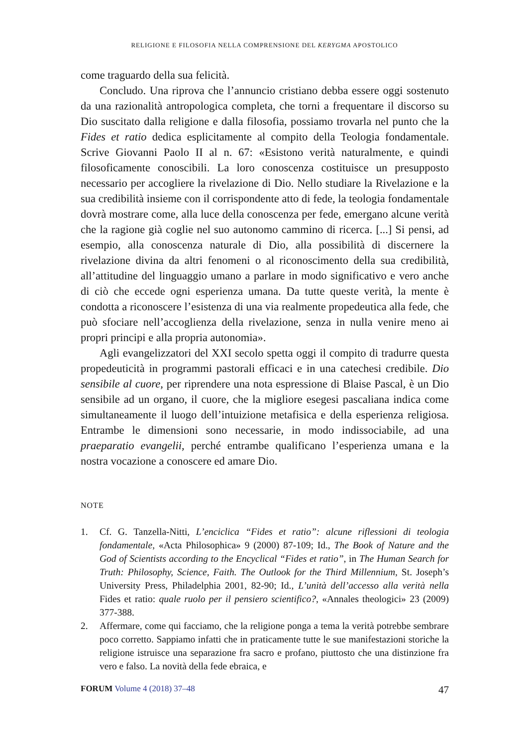RELIGIONE E FILOSOFIA NELLA COMPRENSIONE DEL KERYGMA APOSTOLICO
come traguardo della sua felicità.
Concludo. Una riprova che l’annuncio cristiano debba essere oggi sostenuto da una razionalità antropologica completa, che torni a frequentare il discorso su Dio suscitato dalla religione e dalla filosofia, possiamo trovarla nel punto che la Fides et ratio dedica esplicitamente al compito della Teologia fondamentale. Scrive Giovanni Paolo II al n. 67: «Esistono verità naturalmente, e quindi filosoficamente conoscibili. La loro conoscenza costituisce un presupposto necessario per accogliere la rivelazione di Dio. Nello studiare la Rivelazione e la sua credibilità insieme con il corrispondente atto di fede, la teologia fondamentale dovrà mostrare come, alla luce della conoscenza per fede, emergano alcune verità che la ragione già coglie nel suo autonomo cammino di ricerca. [...] Si pensi, ad esempio, alla conoscenza naturale di Dio, alla possibilità di discernere la rivelazione divina da altri fenomeni o al riconoscimento della sua credibilità, all’attitudine del linguaggio umano a parlare in modo significativo e vero anche di ciò che eccede ogni esperienza umana. Da tutte queste verità, la mente è condotta a riconoscere l’esistenza di una via realmente propedeutica alla fede, che può sfociare nell’accoglienza della rivelazione, senza in nulla venire meno ai propri principi e alla propria autonomia».
Agli evangelizzatori del XXI secolo spetta oggi il compito di tradurre questa propedeuticità in programmi pastorali efficaci e in una catechesi credibile. Dio sensibile al cuore, per riprendere una nota espressione di Blaise Pascal, è un Dio sensibile ad un organo, il cuore, che la migliore esegesi pascaliana indica come simultaneamente il luogo dell’intuizione metafisica e della esperienza religiosa. Entrambe le dimensioni sono necessarie, in modo indissociabile, ad una praeparatio evangelii, perché entrambe qualificano l’esperienza umana e la nostra vocazione a conoscere ed amare Dio.
NOTE
1. Cf. G. Tanzella-Nitti, L’enciclica “Fides et ratio”: alcune riflessioni di teologia fondamentale, «Acta Philosophica» 9 (2000) 87-109; Id., The Book of Nature and the God of Scientists according to the Encyclical “Fides et ratio”, in The Human Search for Truth: Philosophy, Science, Faith. The Outlook for the Third Millennium, St. Joseph’s University Press, Philadelphia 2001, 82-90; Id., L’unità dell’accesso alla verità nella Fides et ratio: quale ruolo per il pensiero scientifico?, «Annales theologici» 23 (2009) 377-388.
2. Affermare, come qui facciamo, che la religione ponga a tema la verità potrebbe sembrare poco corretto. Sappiamo infatti che in praticamente tutte le sue manifestazioni storiche la religione istruisce una separazione fra sacro e profano, piuttosto che una distinzione fra vero e falso. La novità della fede ebraica, e
FORUM Volume 4 (2018) 37–48
47